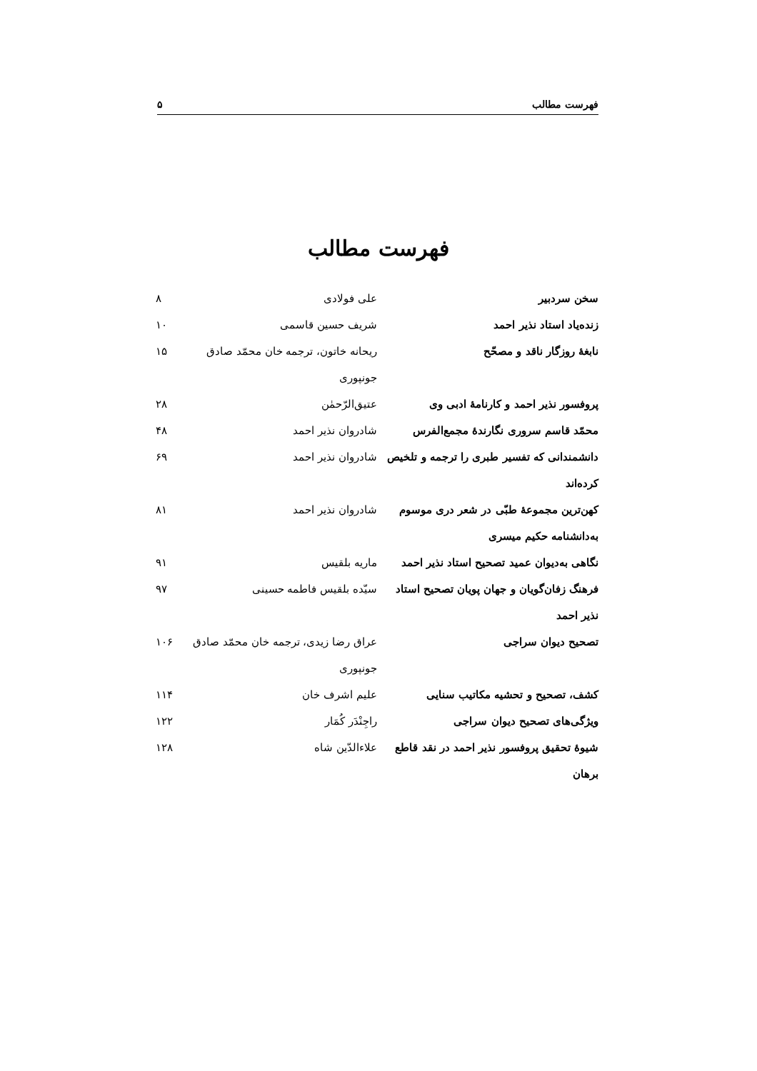فهرست مطالب ۵
فهرست مطالب
| سخن سردبیر | علی فولادی | ۸ |
| زنده‌یاد استاد نذیر احمد | شریف حسین قاسمی | ۱۰ |
| نابغهٔ روزگار ناقد و مصحّح | ریحانه خاتون، ترجمه خان محمّد صادق جونپوری | ۱۵ |
| پروفسور نذیر احمد و کارنامهٔ ادبی وی | عتیق‌الرّحمٰن | ۲۸ |
| محمّد قاسم سروری نگارندهٔ مجمع‌الفرس | شادروان نذیر احمد | ۴۸ |
| دانشمندانی که تفسیر طبری را ترجمه و تلخیص کرده‌اند | شادروان نذیر احمد | ۶۹ |
| کهن‌ترین مجموعهٔ طبّی در شعر دری موسوم به‌دانشنامه حکیم میسری | شادروان نذیر احمد | ۸۱ |
| نگاهی به‌دیوان عمید تصحیح استاد نذیر احمد | ماریه بلقیس | ۹۱ |
| فرهنگ زفان‌گویان و جهان پویان تصحیح استاد نذیر احمد | سیّده بلقیس فاطمه حسینی | ۹۷ |
| تصحیح دیوان سراجی | عراق رضا زیدی، ترجمه خان محمّد صادق جونپوری | ۱۰۶ |
| کشف، تصحیح و تحشیه مکاتیب سنایی | علیم اشرف خان | ۱۱۴ |
| ویژگی‌های تصحیح دیوان سراجی | راجِنْدَر کُمَار | ۱۲۲ |
| شیوهٔ تحقیق پروفسور نذیر احمد در نقد قاطع برهان | علاءالدّین شاه | ۱۲۸ |